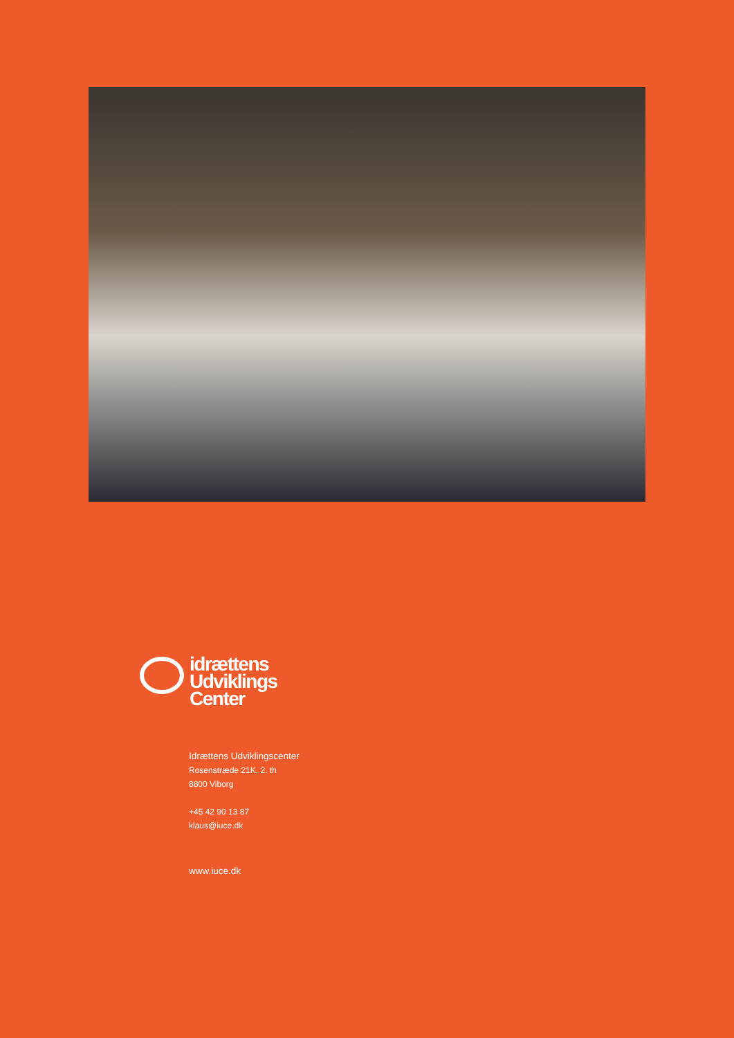idrættens
Udviklings
Center
Idrættens Udviklingscenter
Rosenstræde 21K, 2. th
8800 Viborg
+45 42 90 13 87
klaus@iuce.dk
www.iuce.dk